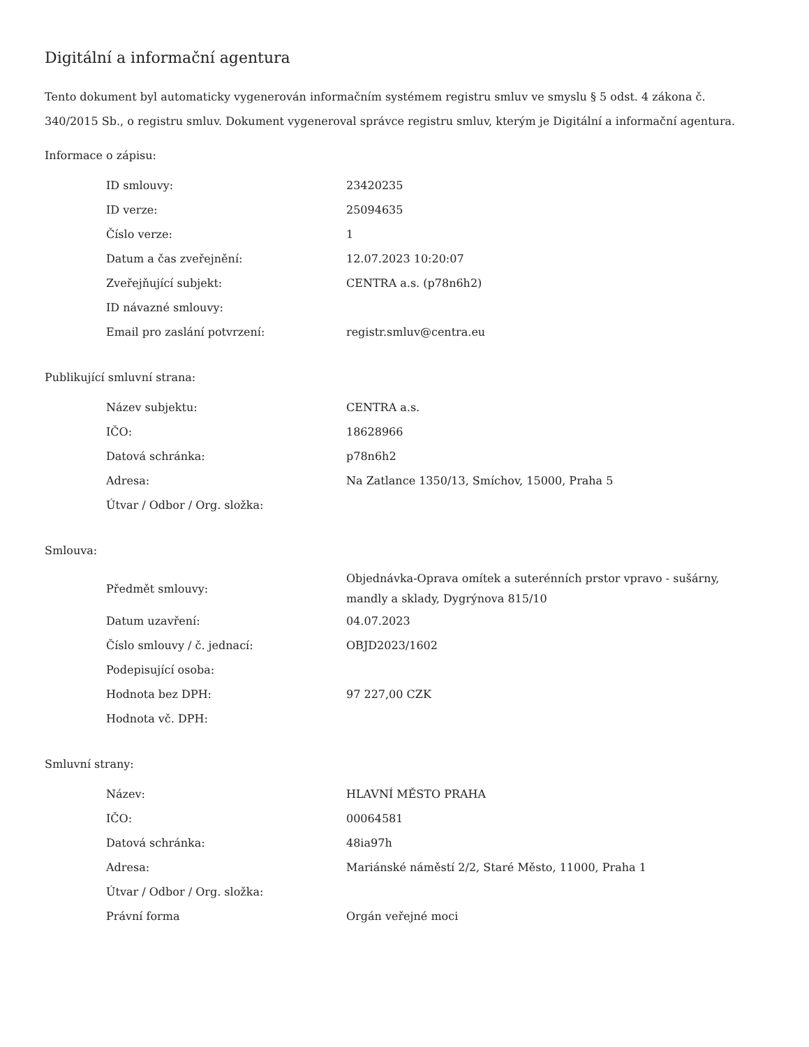Digitální a informační agentura
Tento dokument byl automaticky vygenerován informačním systémem registru smluv ve smyslu § 5 odst. 4 zákona č. 340/2015 Sb., o registru smluv. Dokument vygeneroval správce registru smluv, kterým je Digitální a informační agentura.
Informace o zápisu:
| ID smlouvy: | 23420235 |
| ID verze: | 25094635 |
| Číslo verze: | 1 |
| Datum a čas zveřejnění: | 12.07.2023 10:20:07 |
| Zveřejňující subjekt: | CENTRA a.s. (p78n6h2) |
| ID návazné smlouvy: | |
| Email pro zaslání potvrzení: | registr.smluv@centra.eu |
Publikující smluvní strana:
| Název subjektu: | CENTRA a.s. |
| IČO: | 18628966 |
| Datová schránka: | p78n6h2 |
| Adresa: | Na Zatlance 1350/13, Smíchov, 15000, Praha 5 |
| Útvar / Odbor / Org. složka: | |
Smlouva:
| Předmět smlouvy: | Objednávka-Oprava omítek a suterénních prstor vpravo - sušárny, mandly a sklady, Dygrýnova 815/10 |
| Datum uzavření: | 04.07.2023 |
| Číslo smlouvy / č. jednací: | OBJD2023/1602 |
| Podepisující osoba: | |
| Hodnota bez DPH: | 97 227,00 CZK |
| Hodnota vč. DPH: | |
Smluvní strany:
| Název: | HLAVNÍ MĚSTO PRAHA |
| IČO: | 00064581 |
| Datová schránka: | 48ia97h |
| Adresa: | Mariánské náměstí 2/2, Staré Město, 11000, Praha 1 |
| Útvar / Odbor / Org. složka: | |
| Právní forma | Orgán veřejné moci |